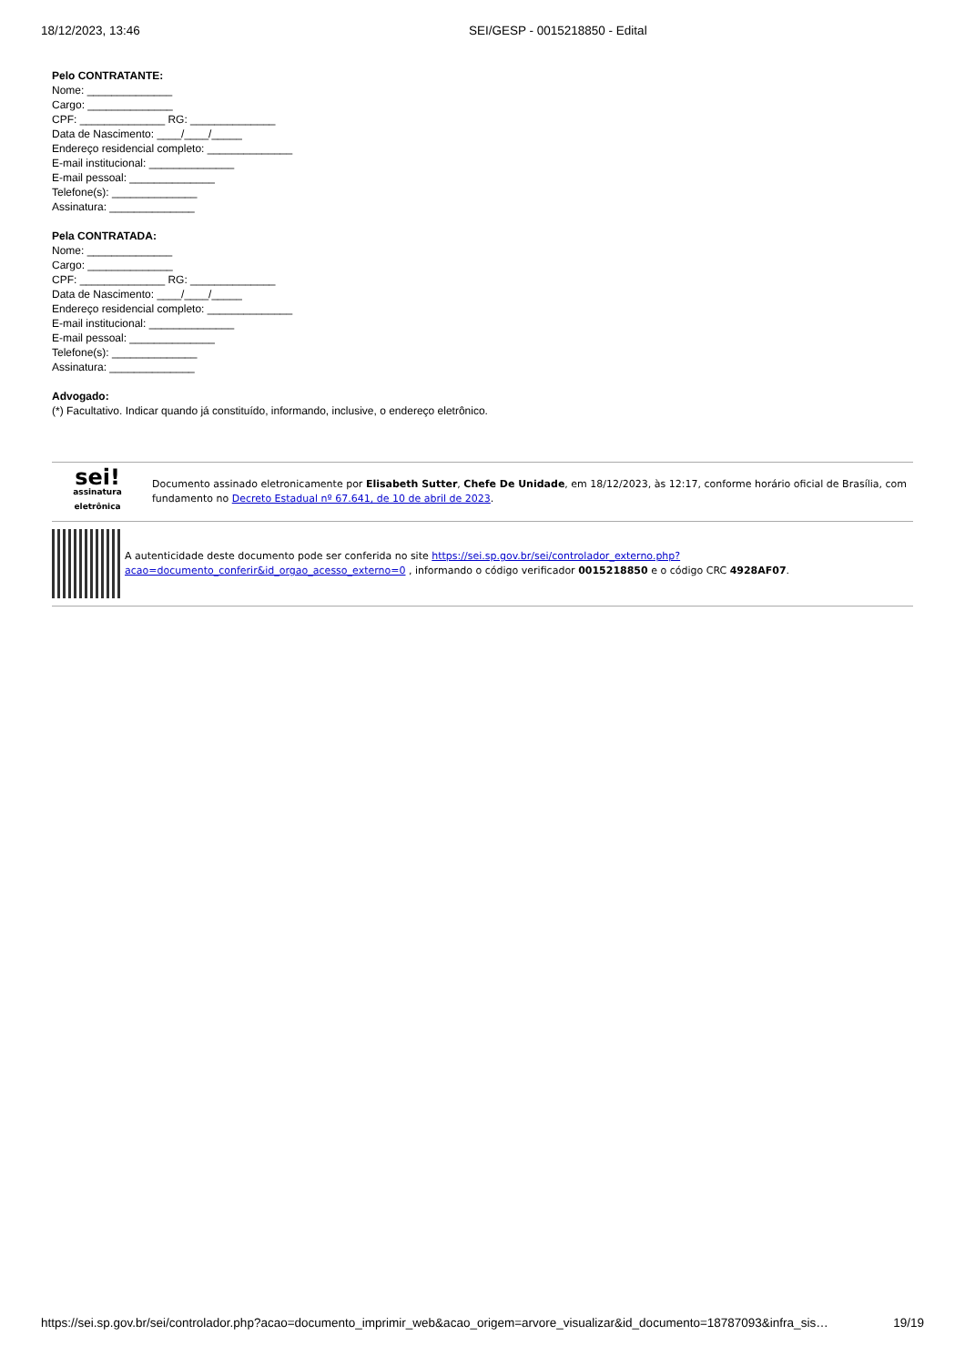18/12/2023, 13:46 SEI/GESP - 0015218850 - Edital
Pelo CONTRATANTE:
Nome: ______________
Cargo: ______________
CPF: ______________ RG: ______________
Data de Nascimento: ____/____/_____
Endereço residencial completo: ______________
E-mail institucional: ______________
E-mail pessoal: ______________
Telefone(s): ______________
Assinatura: ______________
Pela CONTRATADA:
Nome: ______________
Cargo: ______________
CPF: ______________ RG: ______________
Data de Nascimento: ____/____/_____
Endereço residencial completo: ______________
E-mail institucional: ______________
E-mail pessoal: ______________
Telefone(s): ______________
Assinatura: ______________
Advogado:
(*) Facultativo. Indicar quando já constituído, informando, inclusive, o endereço eletrônico.
sei!
assinatura eletrônica
Documento assinado eletronicamente por Elisabeth Sutter, Chefe De Unidade, em 18/12/2023, às 12:17, conforme horário oficial de Brasília, com fundamento no Decreto Estadual nº 67.641, de 10 de abril de 2023.
A autenticidade deste documento pode ser conferida no site https://sei.sp.gov.br/sei/controlador_externo.php?acao=documento_conferir&id_orgao_acesso_externo=0 , informando o código verificador 0015218850 e o código CRC 4928AF07.
https://sei.sp.gov.br/sei/controlador.php?acao=documento_imprimir_web&acao_origem=arvore_visualizar&id_documento=18787093&infra_sis…
19/19